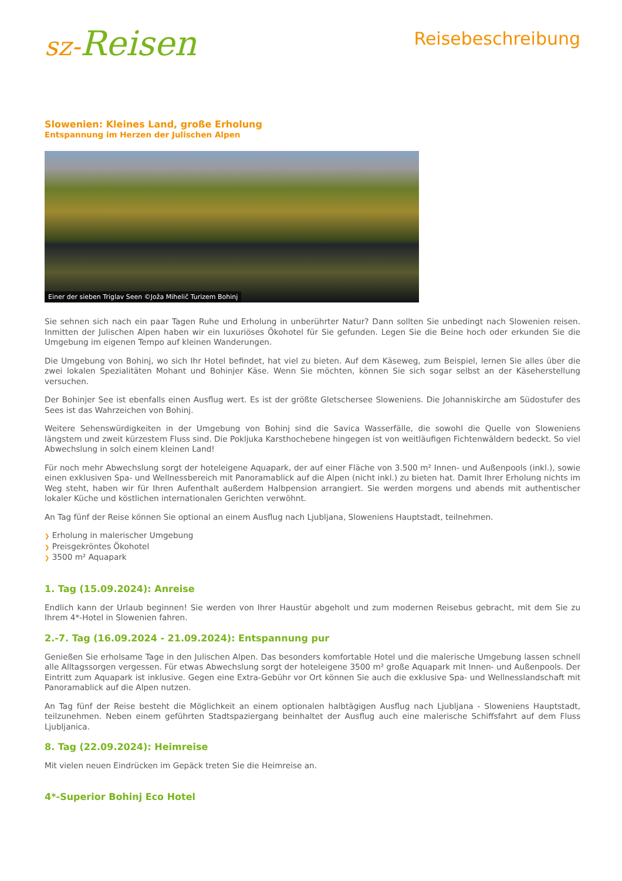sz-Reisen
Reisebeschreibung
Slowenien: Kleines Land, große Erholung
Entspannung im Herzen der Julischen Alpen
Einer der sieben Triglav Seen ©Joža Mihelič Turizem Bohinj
Sie sehnen sich nach ein paar Tagen Ruhe und Erholung in unberührter Natur? Dann sollten Sie unbedingt nach Slowenien reisen. Inmitten der Julischen Alpen haben wir ein luxuriöses Ökohotel für Sie gefunden. Legen Sie die Beine hoch oder erkunden Sie die Umgebung im eigenen Tempo auf kleinen Wanderungen.
Die Umgebung von Bohinj, wo sich Ihr Hotel befindet, hat viel zu bieten. Auf dem Käseweg, zum Beispiel, lernen Sie alles über die zwei lokalen Spezialitäten Mohant und Bohinjer Käse. Wenn Sie möchten, können Sie sich sogar selbst an der Käseherstellung versuchen.
Der Bohinjer See ist ebenfalls einen Ausflug wert. Es ist der größte Gletschersee Sloweniens. Die Johanniskirche am Südostufer des Sees ist das Wahrzeichen von Bohinj.
Weitere Sehenswürdigkeiten in der Umgebung von Bohinj sind die Savica Wasserfälle, die sowohl die Quelle von Sloweniens längstem und zweit kürzestem Fluss sind. Die Pokljuka Karsthochebene hingegen ist von weitläufigen Fichtenwäldern bedeckt. So viel Abwechslung in solch einem kleinen Land!
Für noch mehr Abwechslung sorgt der hoteleigene Aquapark, der auf einer Fläche von 3.500 m² Innen- und Außenpools (inkl.), sowie einen exklusiven Spa- und Wellnessbereich mit Panoramablick auf die Alpen (nicht inkl.) zu bieten hat. Damit Ihrer Erholung nichts im Weg steht, haben wir für Ihren Aufenthalt außerdem Halbpension arrangiert. Sie werden morgens und abends mit authentischer lokaler Küche und köstlichen internationalen Gerichten verwöhnt.
An Tag fünf der Reise können Sie optional an einem Ausflug nach Ljubljana, Sloweniens Hauptstadt, teilnehmen.
❯ Erholung in malerischer Umgebung
❯ Preisgekröntes Ökohotel
❯ 3500 m² Aquapark
1. Tag (15.09.2024): Anreise
Endlich kann der Urlaub beginnen! Sie werden von Ihrer Haustür abgeholt und zum modernen Reisebus gebracht, mit dem Sie zu Ihrem 4*-Hotel in Slowenien fahren.
2.-7. Tag (16.09.2024 - 21.09.2024): Entspannung pur
Genießen Sie erholsame Tage in den Julischen Alpen. Das besonders komfortable Hotel und die malerische Umgebung lassen schnell alle Alltagssorgen vergessen. Für etwas Abwechslung sorgt der hoteleigene 3500 m² große Aquapark mit Innen- und Außenpools. Der Eintritt zum Aquapark ist inklusive. Gegen eine Extra-Gebühr vor Ort können Sie auch die exklusive Spa- und Wellnesslandschaft mit Panoramablick auf die Alpen nutzen.
An Tag fünf der Reise besteht die Möglichkeit an einem optionalen halbtägigen Ausflug nach Ljubljana - Sloweniens Hauptstadt, teilzunehmen. Neben einem geführten Stadtspaziergang beinhaltet der Ausflug auch eine malerische Schiffsfahrt auf dem Fluss Ljubljanica.
8. Tag (22.09.2024): Heimreise
Mit vielen neuen Eindrücken im Gepäck treten Sie die Heimreise an.
4*-Superior Bohinj Eco Hotel